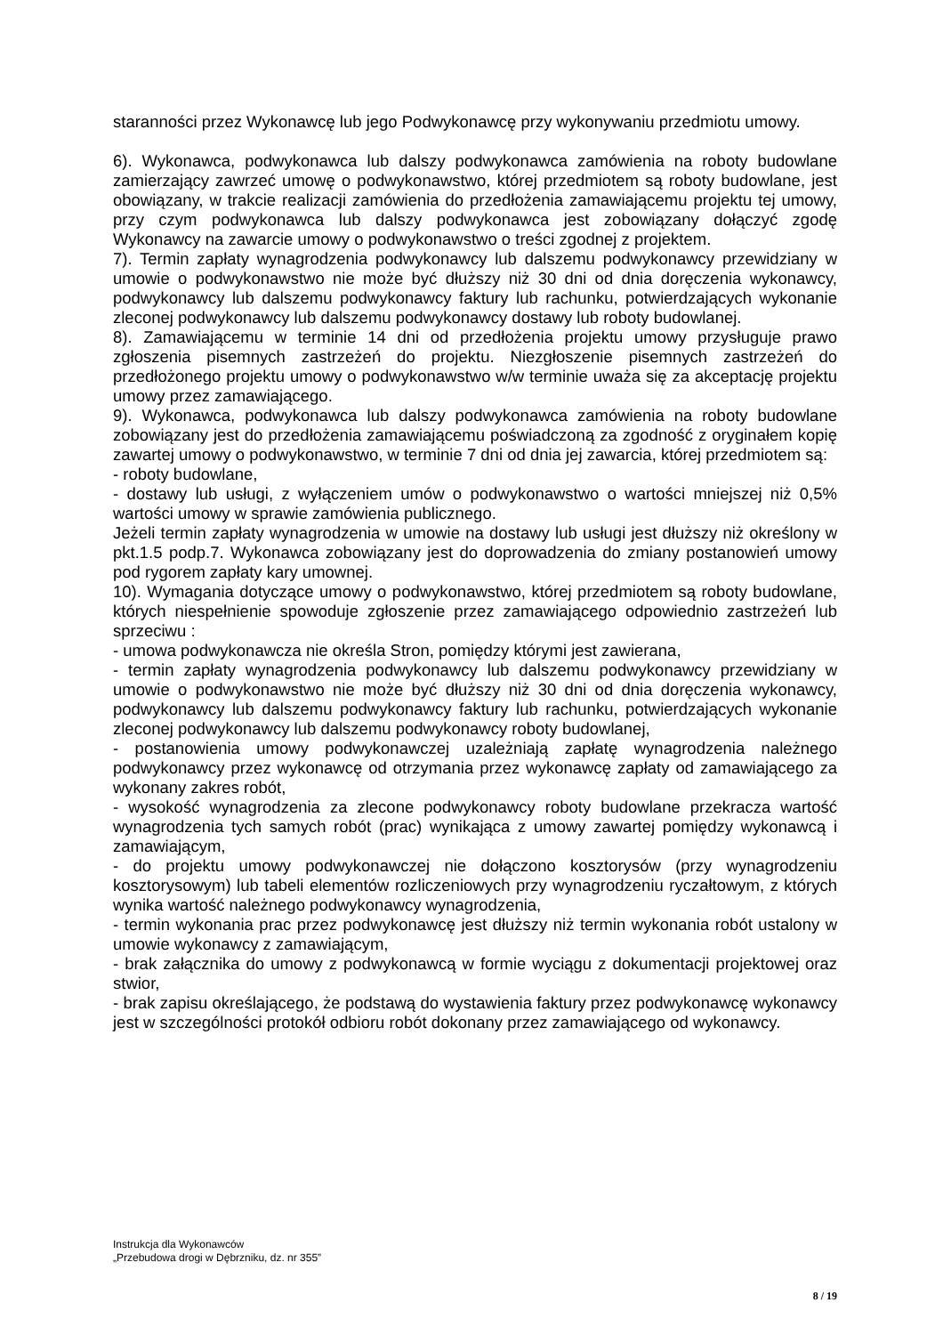staranności przez Wykonawcę lub jego Podwykonawcę przy wykonywaniu przedmiotu umowy.
6). Wykonawca, podwykonawca lub dalszy podwykonawca zamówienia na roboty budowlane zamierzający zawrzeć umowę o podwykonawstwo, której przedmiotem są roboty budowlane, jest obowiązany, w trakcie realizacji zamówienia do przedłożenia zamawiającemu projektu tej umowy, przy czym podwykonawca lub dalszy podwykonawca jest zobowiązany dołączyć zgodę Wykonawcy na zawarcie umowy o podwykonawstwo o treści zgodnej z projektem.
7). Termin zapłaty wynagrodzenia podwykonawcy lub dalszemu podwykonawcy przewidziany w umowie o podwykonawstwo nie może być dłuższy niż 30 dni od dnia doręczenia wykonawcy, podwykonawcy lub dalszemu podwykonawcy faktury lub rachunku, potwierdzających wykonanie zleconej podwykonawcy lub dalszemu podwykonawcy dostawy lub roboty budowlanej.
8). Zamawiającemu w terminie 14 dni od przedłożenia projektu umowy przysługuje prawo zgłoszenia pisemnych zastrzeżeń do projektu. Niezgłoszenie pisemnych zastrzeżeń do przedłożonego projektu umowy o podwykonawstwo w/w terminie uważa się za akceptację projektu umowy przez zamawiającego.
9). Wykonawca, podwykonawca lub dalszy podwykonawca zamówienia na roboty budowlane zobowiązany jest do przedłożenia zamawiającemu poświadczoną za zgodność z oryginałem kopię zawartej umowy o podwykonawstwo, w terminie 7 dni od dnia jej zawarcia, której przedmiotem są:
- roboty budowlane,
- dostawy lub usługi, z wyłączeniem umów o podwykonawstwo o wartości mniejszej niż 0,5% wartości umowy w sprawie zamówienia publicznego.
Jeżeli termin zapłaty wynagrodzenia w umowie na dostawy lub usługi jest dłuższy niż określony w pkt.1.5 podp.7. Wykonawca zobowiązany jest do doprowadzenia do zmiany postanowień umowy pod rygorem zapłaty kary umownej.
10). Wymagania dotyczące umowy o podwykonawstwo, której przedmiotem są roboty budowlane, których niespełnienie spowoduje zgłoszenie przez zamawiającego odpowiednio zastrzeżeń lub sprzeciwu :
- umowa podwykonawcza nie określa Stron, pomiędzy którymi jest zawierana,
- termin zapłaty wynagrodzenia podwykonawcy lub dalszemu podwykonawcy przewidziany w umowie o podwykonawstwo nie może być dłuższy niż 30 dni od dnia doręczenia wykonawcy, podwykonawcy lub dalszemu podwykonawcy faktury lub rachunku, potwierdzających wykonanie zleconej podwykonawcy lub dalszemu podwykonawcy roboty budowlanej,
- postanowienia umowy podwykonawczej uzależniają zapłatę wynagrodzenia należnego podwykonawcy przez wykonawcę od otrzymania przez wykonawcę zapłaty od zamawiającego za wykonany zakres robót,
- wysokość wynagrodzenia za zlecone podwykonawcy roboty budowlane przekracza wartość wynagrodzenia tych samych robót (prac) wynikająca z umowy zawartej pomiędzy wykonawcą i zamawiającym,
- do projektu umowy podwykonawczej nie dołączono kosztorysów (przy wynagrodzeniu kosztorysowym) lub tabeli elementów rozliczeniowych przy wynagrodzeniu ryczałtowym, z których wynika wartość należnego podwykonawcy wynagrodzenia,
- termin wykonania prac przez podwykonawcę jest dłuższy niż termin wykonania robót ustalony w umowie wykonawcy z zamawiającym,
- brak załącznika do umowy z podwykonawcą w formie wyciągu z dokumentacji projektowej oraz stwior,
- brak zapisu określającego, że podstawą do wystawienia faktury przez podwykonawcę wykonawcy jest w szczególności protokół odbioru robót dokonany przez zamawiającego od wykonawcy.
Instrukcja dla Wykonawców
„Przebudowa drogi w Dębrzniku, dz. nr 355”
8 / 19